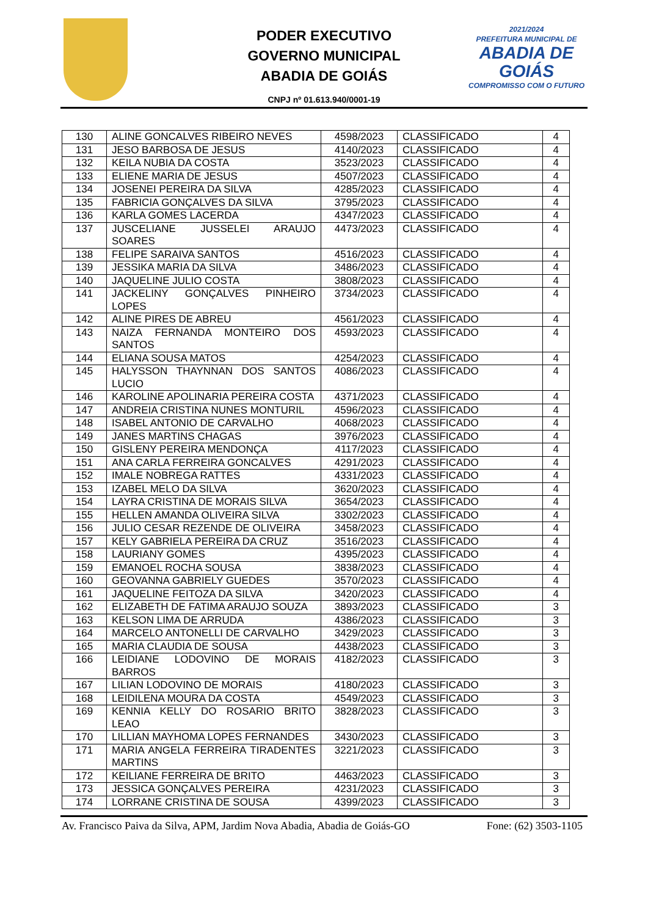PODER EXECUTIVO
GOVERNO MUNICIPAL
ABADIA DE GOIÁS
CNPJ nº 01.613.940/0001-19
2021/2024
PREFEITURA MUNICIPAL DE
ABADIA DE GOIÁS
COMPROMISSO COM O FUTURO
| 130 | ALINE GONCALVES RIBEIRO NEVES | 4598/2023 | CLASSIFICADO | 4 |
| 131 | JESO BARBOSA DE JESUS | 4140/2023 | CLASSIFICADO | 4 |
| 132 | KEILA NUBIA DA COSTA | 3523/2023 | CLASSIFICADO | 4 |
| 133 | ELIENE MARIA DE JESUS | 4507/2023 | CLASSIFICADO | 4 |
| 134 | JOSENEI PEREIRA DA SILVA | 4285/2023 | CLASSIFICADO | 4 |
| 135 | FABRICIA GONÇALVES DA SILVA | 3795/2023 | CLASSIFICADO | 4 |
| 136 | KARLA GOMES LACERDA | 4347/2023 | CLASSIFICADO | 4 |
| 137 | JUSCELIANE JUSSELEI ARAUJO SOARES | 4473/2023 | CLASSIFICADO | 4 |
| 138 | FELIPE SARAIVA SANTOS | 4516/2023 | CLASSIFICADO | 4 |
| 139 | JESSIKA MARIA DA SILVA | 3486/2023 | CLASSIFICADO | 4 |
| 140 | JAQUELINE JULIO COSTA | 3808/2023 | CLASSIFICADO | 4 |
| 141 | JACKELINY GONÇALVES PINHEIRO LOPES | 3734/2023 | CLASSIFICADO | 4 |
| 142 | ALINE PIRES DE ABREU | 4561/2023 | CLASSIFICADO | 4 |
| 143 | NAIZA FERNANDA MONTEIRO DOS SANTOS | 4593/2023 | CLASSIFICADO | 4 |
| 144 | ELIANA SOUSA MATOS | 4254/2023 | CLASSIFICADO | 4 |
| 145 | HALYSSON THAYNNAN DOS SANTOS LUCIO | 4086/2023 | CLASSIFICADO | 4 |
| 146 | KAROLINE APOLINARIA PEREIRA COSTA | 4371/2023 | CLASSIFICADO | 4 |
| 147 | ANDREIA CRISTINA NUNES MONTURIL | 4596/2023 | CLASSIFICADO | 4 |
| 148 | ISABEL ANTONIO DE CARVALHO | 4068/2023 | CLASSIFICADO | 4 |
| 149 | JANES MARTINS CHAGAS | 3976/2023 | CLASSIFICADO | 4 |
| 150 | GISLENY PEREIRA MENDONÇA | 4117/2023 | CLASSIFICADO | 4 |
| 151 | ANA CARLA FERREIRA GONCALVES | 4291/2023 | CLASSIFICADO | 4 |
| 152 | IMALE NOBREGA RATTES | 4331/2023 | CLASSIFICADO | 4 |
| 153 | IZABEL MELO DA SILVA | 3620/2023 | CLASSIFICADO | 4 |
| 154 | LAYRA CRISTINA DE MORAIS SILVA | 3654/2023 | CLASSIFICADO | 4 |
| 155 | HELLEN AMANDA OLIVEIRA SILVA | 3302/2023 | CLASSIFICADO | 4 |
| 156 | JULIO CESAR REZENDE DE OLIVEIRA | 3458/2023 | CLASSIFICADO | 4 |
| 157 | KELY GABRIELA PEREIRA DA CRUZ | 3516/2023 | CLASSIFICADO | 4 |
| 158 | LAURIANY GOMES | 4395/2023 | CLASSIFICADO | 4 |
| 159 | EMANOEL ROCHA SOUSA | 3838/2023 | CLASSIFICADO | 4 |
| 160 | GEOVANNA GABRIELY GUEDES | 3570/2023 | CLASSIFICADO | 4 |
| 161 | JAQUELINE FEITOZA DA SILVA | 3420/2023 | CLASSIFICADO | 4 |
| 162 | ELIZABETH DE FATIMA ARAUJO SOUZA | 3893/2023 | CLASSIFICADO | 3 |
| 163 | KELSON LIMA DE ARRUDA | 4386/2023 | CLASSIFICADO | 3 |
| 164 | MARCELO ANTONELLI DE CARVALHO | 3429/2023 | CLASSIFICADO | 3 |
| 165 | MARIA CLAUDIA DE SOUSA | 4438/2023 | CLASSIFICADO | 3 |
| 166 | LEIDIANE LODOVINO DE MORAIS BARROS | 4182/2023 | CLASSIFICADO | 3 |
| 167 | LILIAN LODOVINO DE MORAIS | 4180/2023 | CLASSIFICADO | 3 |
| 168 | LEIDILENA MOURA DA COSTA | 4549/2023 | CLASSIFICADO | 3 |
| 169 | KENNIA KELLY DO ROSARIO BRITO LEAO | 3828/2023 | CLASSIFICADO | 3 |
| 170 | LILLIAN MAYHOMA LOPES FERNANDES | 3430/2023 | CLASSIFICADO | 3 |
| 171 | MARIA ANGELA FERREIRA TIRADENTES MARTINS | 3221/2023 | CLASSIFICADO | 3 |
| 172 | KEILIANE FERREIRA DE BRITO | 4463/2023 | CLASSIFICADO | 3 |
| 173 | JESSICA GONÇALVES PEREIRA | 4231/2023 | CLASSIFICADO | 3 |
| 174 | LORRANE CRISTINA DE SOUSA | 4399/2023 | CLASSIFICADO | 3 |
Av. Francisco Paiva da Silva, APM, Jardim Nova Abadia, Abadia de Goiás-GO Fone: (62) 3503-1105